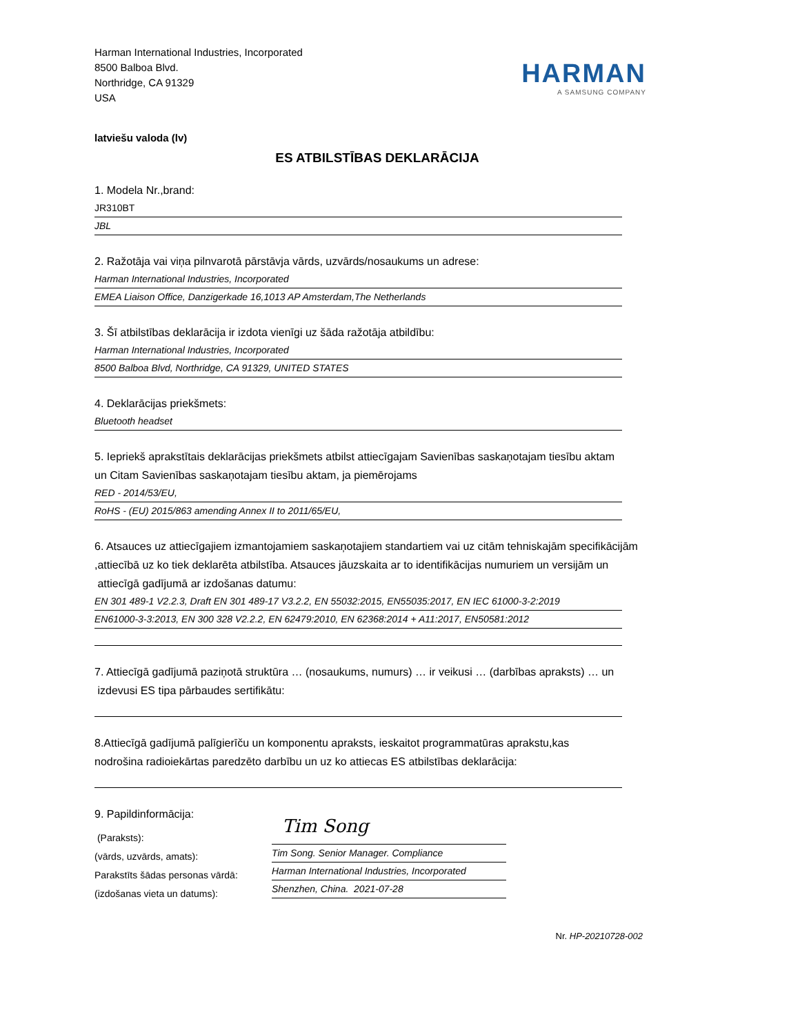Harman International Industries, Incorporated
8500 Balboa Blvd.
Northridge, CA 91329
USA
HARMAN
A SAMSUNG COMPANY
latviešu valoda (lv)
ES ATBILSTĪBAS DEKLARĀCIJA
1. Modela Nr.,brand:
JR310BT
JBL
2. Ražotāja vai viņa pilnvarotā pārstāvja vārds, uzvārds/nosaukums un adrese:
Harman International Industries, Incorporated
EMEA Liaison Office, Danzigerkade 16,1013 AP Amsterdam,The Netherlands
3. Šī atbilstības deklarācija ir izdota vienīgi uz šāda ražotāja atbildību:
Harman International Industries, Incorporated
8500 Balboa Blvd, Northridge, CA 91329, UNITED STATES
4. Deklarācijas priekšmets:
Bluetooth headset
5. Iepriekš aprakstītais deklarācijas priekšmets atbilst attiecīgajam Savienības saskaņotajam tiesību aktam
un Citam Savienības saskaņotajam tiesību aktam, ja piemērojams
RED - 2014/53/EU,
RoHS - (EU) 2015/863 amending Annex II to 2011/65/EU,
6. Atsauces uz attiecīgajiem izmantojamiem saskaņotajiem standartiem vai uz citām tehniskajām specifikācijām
,attiecībā uz ko tiek deklarēta atbilstība. Atsauces jāuzskaita ar to identifikācijas numuriem un versijām un
attiecīgā gadījumā ar izdošanas datumu:
EN 301 489-1 V2.2.3, Draft EN 301 489-17 V3.2.2, EN 55032:2015, EN55035:2017, EN IEC 61000-3-2:2019
EN61000-3-3:2013, EN 300 328 V2.2.2, EN 62479:2010, EN 62368:2014 + A11:2017, EN50581:2012
7. Attiecīgā gadījumā paziņotā struktūra … (nosaukums, numurs) … ir veikusi … (darbības apraksts) … un
izdevusi ES tipa pārbaudes sertifikātu:
8.Attiecīgā gadījumā palīgierīču un komponentu apraksts, ieskaitot programmatūras aprakstu,kas
nodrošina radioiekārtas paredzēto darbību un uz ko attiecas ES atbilstības deklarācija:
9. Papildinformācija:
(Paraksts):
(vārds, uzvārds, amats):
Parakstīts šādas personas vārdā:
(izdošanas vieta un datums):
Tim Song
Tim Song. Senior Manager. Compliance
Harman International Industries, Incorporated
Shenzhen, China. 2021-07-28
Nr. HP-20210728-002